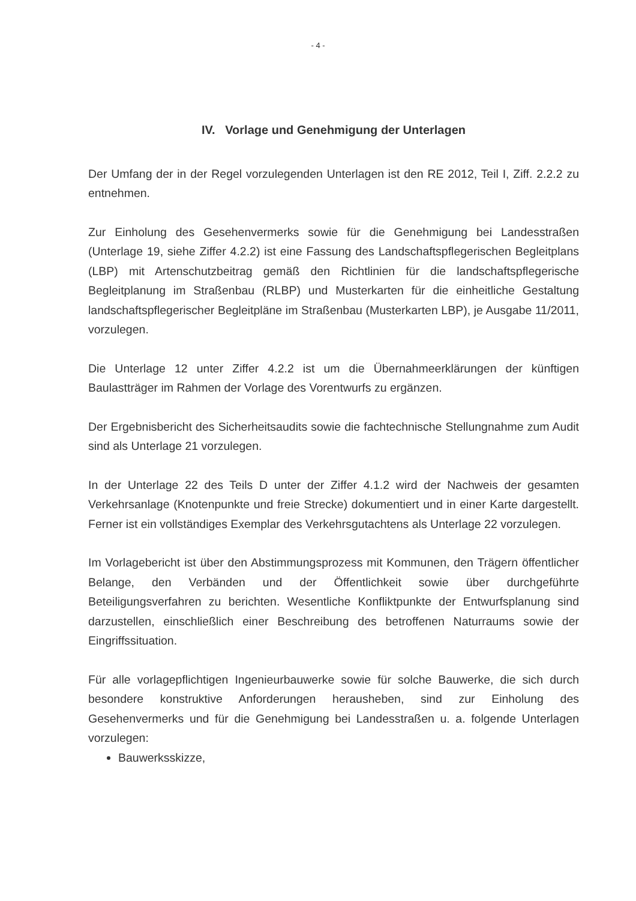- 4 -
IV. Vorlage und Genehmigung der Unterlagen
Der Umfang der in der Regel vorzulegenden Unterlagen ist den RE 2012, Teil I, Ziff. 2.2.2 zu entnehmen.
Zur Einholung des Gesehenvermerks sowie für die Genehmigung bei Landesstraßen (Unterlage 19, siehe Ziffer 4.2.2) ist eine Fassung des Landschaftspflegerischen Begleitplans (LBP) mit Artenschutzbeitrag gemäß den Richtlinien für die landschaftspflegerische Begleitplanung im Straßenbau (RLBP) und Musterkarten für die einheitliche Gestaltung landschaftspflegerischer Begleitpläne im Straßenbau (Musterkarten LBP), je Ausgabe 11/2011, vorzulegen.
Die Unterlage 12 unter Ziffer 4.2.2 ist um die Übernahmeerklärungen der künftigen Baulastträger im Rahmen der Vorlage des Vorentwurfs zu ergänzen.
Der Ergebnisbericht des Sicherheitsaudits sowie die fachtechnische Stellungnahme zum Audit sind als Unterlage 21 vorzulegen.
In der Unterlage 22 des Teils D unter der Ziffer 4.1.2 wird der Nachweis der gesamten Verkehrsanlage (Knotenpunkte und freie Strecke) dokumentiert und in einer Karte dargestellt. Ferner ist ein vollständiges Exemplar des Verkehrsgutachtens als Unterlage 22 vorzulegen.
Im Vorlagebericht ist über den Abstimmungsprozess mit Kommunen, den Trägern öffentlicher Belange, den Verbänden und der Öffentlichkeit sowie über durchgeführte Beteiligungsverfahren zu berichten. Wesentliche Konfliktpunkte der Entwurfsplanung sind darzustellen, einschließlich einer Beschreibung des betroffenen Naturraums sowie der Eingriffssituation.
Für alle vorlagepflichtigen Ingenieurbauwerke sowie für solche Bauwerke, die sich durch besondere konstruktive Anforderungen herausheben, sind zur Einholung des Gesehenvermerks und für die Genehmigung bei Landesstraßen u. a. folgende Unterlagen vorzulegen:
Bauwerksskizze,